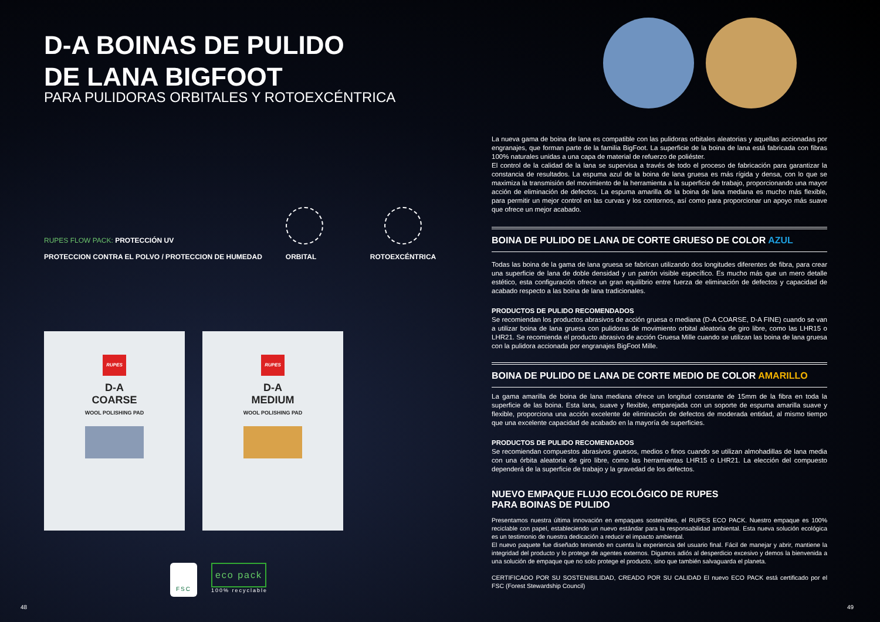D-A BOINAS DE PULIDO
DE LANA BIGFOOT
PARA PULIDORAS ORBITALES Y ROTOEXCÉNTRICA
RUPES FLOW PACK: PROTECCIÓN UV
PROTECCION CONTRA EL POLVO / PROTECCION DE HUMEDAD
ORBITAL ROTOEXCÉNTRICA
RUPES
D-A
COARSE
WOOL POLISHING PAD
RUPES
D-A
MEDIUM
WOOL POLISHING PAD
FSC
eco pack
100% recyclable
48
La nueva gama de boina de lana es compatible con las pulidoras orbitales aleatorias y aquellas accionadas por engranajes, que forman parte de la familia BigFoot. La superficie de la boina de lana está fabricada con fibras 100% naturales unidas a una capa de material de refuerzo de poliéster.
El control de la calidad de la lana se supervisa a través de todo el proceso de fabricación para garantizar la constancia de resultados. La espuma azul de la boina de lana gruesa es más rígida y densa, con lo que se maximiza la transmisión del movimiento de la herramienta a la superficie de trabajo, proporcionando una mayor acción de eliminación de defectos. La espuma amarilla de la boina de lana mediana es mucho más flexible, para permitir un mejor control en las curvas y los contornos, así como para proporcionar un apoyo más suave que ofrece un mejor acabado.
BOINA DE PULIDO DE LANA DE CORTE GRUESO DE COLOR AZUL
Todas las boina de la gama de lana gruesa se fabrican utilizando dos longitudes diferentes de fibra, para crear una superficie de lana de doble densidad y un patrón visible específico. Es mucho más que un mero detalle estético, esta configuración ofrece un gran equilibrio entre fuerza de eliminación de defectos y capacidad de acabado respecto a las boina de lana tradicionales.
PRODUCTOS DE PULIDO RECOMENDADOS
Se recomiendan los productos abrasivos de acción gruesa o mediana (D-A COARSE, D-A FINE) cuando se van a utilizar boina de lana gruesa con pulidoras de movimiento orbital aleatoria de giro libre, como las LHR15 o LHR21. Se recomienda el producto abrasivo de acción Gruesa Mille cuando se utilizan las boina de lana gruesa con la pulidora accionada por engranajes BigFoot Mille.
BOINA DE PULIDO DE LANA DE CORTE MEDIO DE COLOR AMARILLO
La gama amarilla de boina de lana mediana ofrece un longitud constante de 15mm de la fibra en toda la superficie de las boina. Esta lana, suave y flexible, emparejada con un soporte de espuma amarilla suave y flexible, proporciona una acción excelente de eliminación de defectos de moderada entidad, al mismo tiempo que una excelente capacidad de acabado en la mayoría de superficies.
PRODUCTOS DE PULIDO RECOMENDADOS
Se recomiendan compuestos abrasivos gruesos, medios o finos cuando se utilizan almohadillas de lana media con una órbita aleatoria de giro libre, como las herramientas LHR15 o LHR21. La elección del compuesto dependerá de la superficie de trabajo y la gravedad de los defectos.
NUEVO EMPAQUE FLUJO ECOLÓGICO DE RUPES
PARA BOINAS DE PULIDO
Presentamos nuestra última innovación en empaques sostenibles, el RUPES ECO PACK. Nuestro empaque es 100% reciclable con papel, estableciendo un nuevo estándar para la responsabilidad ambiental. Esta nueva solución ecológica es un testimonio de nuestra dedicación a reducir el impacto ambiental.
El nuevo paquete fue diseñado teniendo en cuenta la experiencia del usuario final. Fácil de manejar y abrir, mantiene la integridad del producto y lo protege de agentes externos. Digamos adiós al desperdicio excesivo y demos la bienvenida a una solución de empaque que no solo protege el producto, sino que también salvaguarda el planeta.
CERTIFICADO POR SU SOSTENIBILIDAD, CREADO POR SU CALIDAD El nuevo ECO PACK está certificado por el FSC (Forest Stewardship Council)
49